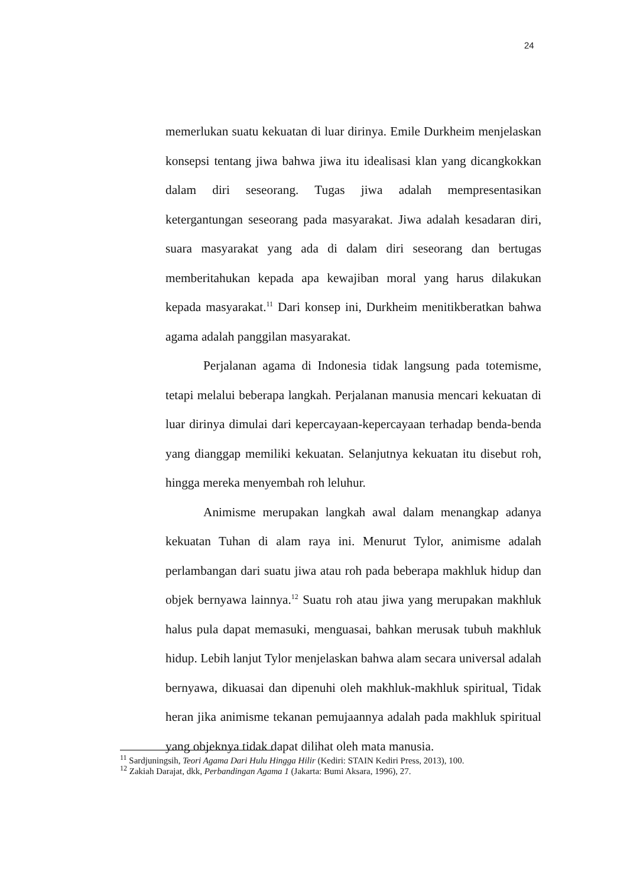24
memerlukan suatu kekuatan di luar dirinya. Emile Durkheim menjelaskan konsepsi tentang jiwa bahwa jiwa itu idealisasi klan yang dicangkokkan dalam diri seseorang. Tugas jiwa adalah mempresentasikan ketergantungan seseorang pada masyarakat. Jiwa adalah kesadaran diri, suara masyarakat yang ada di dalam diri seseorang dan bertugas memberitahukan kepada apa kewajiban moral yang harus dilakukan kepada masyarakat.<sup>11</sup> Dari konsep ini, Durkheim menitikberatkan bahwa agama adalah panggilan masyarakat.
Perjalanan agama di Indonesia tidak langsung pada totemisme, tetapi melalui beberapa langkah. Perjalanan manusia mencari kekuatan di luar dirinya dimulai dari kepercayaan-kepercayaan terhadap benda-benda yang dianggap memiliki kekuatan. Selanjutnya kekuatan itu disebut roh, hingga mereka menyembah roh leluhur.
Animisme merupakan langkah awal dalam menangkap adanya kekuatan Tuhan di alam raya ini. Menurut Tylor, animisme adalah perlambangan dari suatu jiwa atau roh pada beberapa makhluk hidup dan objek bernyawa lainnya.<sup>12</sup> Suatu roh atau jiwa yang merupakan makhluk halus pula dapat memasuki, menguasai, bahkan merusak tubuh makhluk hidup. Lebih lanjut Tylor menjelaskan bahwa alam secara universal adalah bernyawa, dikuasai dan dipenuhi oleh makhluk-makhluk spiritual, Tidak heran jika animisme tekanan pemujaannya adalah pada makhluk spiritual yang objeknya tidak dapat dilihat oleh mata manusia.
<sup>11</sup> Sardjuningsih, Teori Agama Dari Hulu Hingga Hilir (Kediri: STAIN Kediri Press, 2013), 100.
<sup>12</sup> Zakiah Darajat, dkk, Perbandingan Agama 1 (Jakarta: Bumi Aksara, 1996), 27.